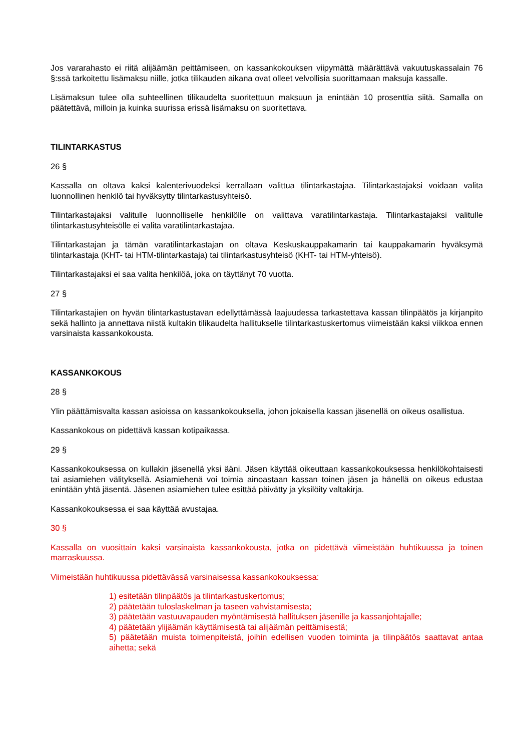Jos vararahasto ei riitä alijäämän peittämiseen, on kassankokouksen viipymättä määrättävä vakuutuskassalain 76 §:ssä tarkoitettu lisämaksu niille, jotka tilikauden aikana ovat olleet velvollisia suorittamaan maksuja kassalle.
Lisämaksun tulee olla suhteellinen tilikaudelta suoritettuun maksuun ja enintään 10 prosenttia siitä. Samalla on päätettävä, milloin ja kuinka suurissa erissä lisämaksu on suoritettava.
TILINTARKASTUS
26 §
Kassalla on oltava kaksi kalenterivuodeksi kerrallaan valittua tilintarkastajaa. Tilintarkastajaksi voidaan valita luonnollinen henkilö tai hyväksytty tilintarkastusyhteisö.
Tilintarkastajaksi valitulle luonnolliselle henkilölle on valittava varatilintarkastaja. Tilintarkastajaksi valitulle tilintarkastusyhteisölle ei valita varatilintarkastajaa.
Tilintarkastajan ja tämän varatilintarkastajan on oltava Keskuskauppakamarin tai kauppakamarin hyväksymä tilintarkastaja (KHT- tai HTM-tilintarkastaja) tai tilintarkastusyhteisö (KHT- tai HTM-yhteisö).
Tilintarkastajaksi ei saa valita henkilöä, joka on täyttänyt 70 vuotta.
27 §
Tilintarkastajien on hyvän tilintarkastustavan edellyttämässä laajuudessa tarkastettava kassan tilinpäätös ja kirjanpito sekä hallinto ja annettava niistä kultakin tilikaudelta hallitukselle tilintarkastuskertomus viimeistään kaksi viikkoa ennen varsinaista kassankokousta.
KASSANKOKOUS
28 §
Ylin päättämisvalta kassan asioissa on kassankokouksella, johon jokaisella kassan jäsenellä on oikeus osallistua.
Kassankokous on pidettävä kassan kotipaikassa.
29 §
Kassankokouksessa on kullakin jäsenellä yksi ääni. Jäsen käyttää oikeuttaan kassankokouksessa henkilökohtaisesti tai asiamiehen välityksellä. Asiamiehenä voi toimia ainoastaan kassan toinen jäsen ja hänellä on oikeus edustaa enintään yhtä jäsentä. Jäsenen asiamiehen tulee esittää päivätty ja yksilöity valtakirja.
Kassankokouksessa ei saa käyttää avustajaa.
30 §
Kassalla on vuosittain kaksi varsinaista kassankokousta, jotka on pidettävä viimeistään huhtikuussa ja toinen marraskuussa.
Viimeistään huhtikuussa pidettävässä varsinaisessa kassankokouksessa:
1) esitetään tilinpäätös ja tilintarkastuskertomus;
2) päätetään tuloslaskelman ja taseen vahvistamisesta;
3) päätetään vastuuvapauden myöntämisestä hallituksen jäsenille ja kassanjohtajalle;
4) päätetään ylijäämän käyttämisestä tai alijäämän peittämisestä;
5) päätetään muista toimenpiteistä, joihin edellisen vuoden toiminta ja tilinpäätös saattavat antaa aihetta; sekä